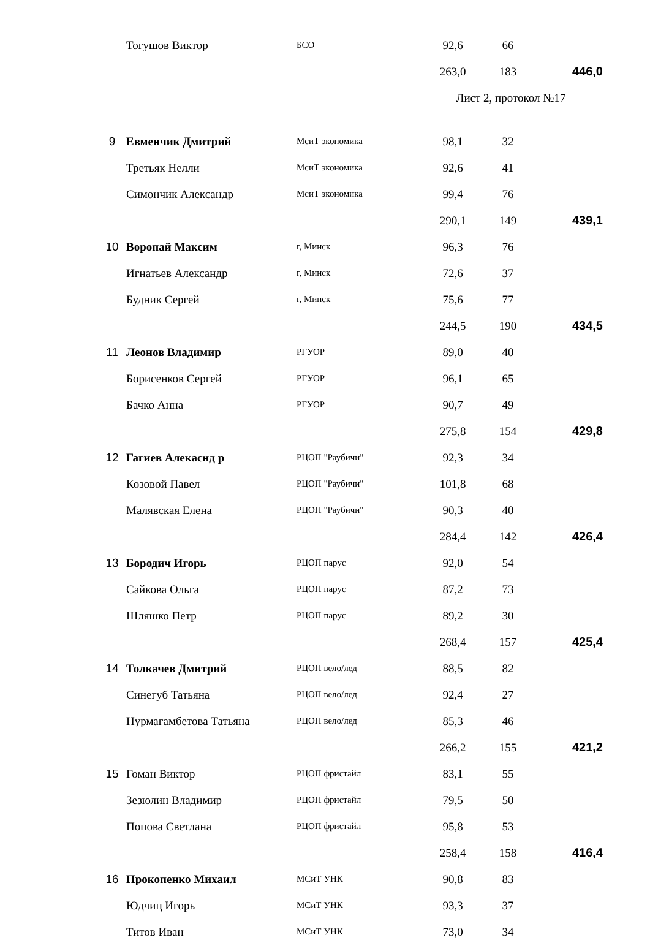| | Тогушов Виктор | БСО | 92,6 | 66 | |
| | | | 263,0 | 183 | 446,0 |
| | | | Лист 2, протокол №17 | | |
| 9 | Евменчик Дмитрий | МсиТ экономика | 98,1 | 32 | |
| | Третьяк Нелли | МсиТ экономика | 92,6 | 41 | |
| | Симончик Александр | МсиТ экономика | 99,4 | 76 | |
| | | | 290,1 | 149 | 439,1 |
| 10 | Воропай Максим | г, Минск | 96,3 | 76 | |
| | Игнатьев Александр | г, Минск | 72,6 | 37 | |
| | Будник Сергей | г, Минск | 75,6 | 77 | |
| | | | 244,5 | 190 | 434,5 |
| 11 | Леонов Владимир | РГУОР | 89,0 | 40 | |
| | Борисенков Сергей | РГУОР | 96,1 | 65 | |
| | Бачко Анна | РГУОР | 90,7 | 49 | |
| | | | 275,8 | 154 | 429,8 |
| 12 | Гагиев Алекаснд р | РЦОП "Раубичи" | 92,3 | 34 | |
| | Козовой Павел | РЦОП "Раубичи" | 101,8 | 68 | |
| | Малявская Елена | РЦОП "Раубичи" | 90,3 | 40 | |
| | | | 284,4 | 142 | 426,4 |
| 13 | Бородич Игорь | РЦОП парус | 92,0 | 54 | |
| | Сайкова Ольга | РЦОП парус | 87,2 | 73 | |
| | Шляшко Петр | РЦОП парус | 89,2 | 30 | |
| | | | 268,4 | 157 | 425,4 |
| 14 | Толкачев Дмитрий | РЦОП вело/лед | 88,5 | 82 | |
| | Синегуб Татьяна | РЦОП вело/лед | 92,4 | 27 | |
| | Нурмагамбетова Татьяна | РЦОП вело/лед | 85,3 | 46 | |
| | | | 266,2 | 155 | 421,2 |
| 15 | Гоман Виктор | РЦОП фристайл | 83,1 | 55 | |
| | Зезюлин Владимир | РЦОП фристайл | 79,5 | 50 | |
| | Попова Светлана | РЦОП фристайл | 95,8 | 53 | |
| | | | 258,4 | 158 | 416,4 |
| 16 | Прокопенко Михаил | МСиТ УНК | 90,8 | 83 | |
| | Юдчиц Игорь | МСиТ УНК | 93,3 | 37 | |
| | Титов Иван | МСиТ УНК | 73,0 | 34 | |